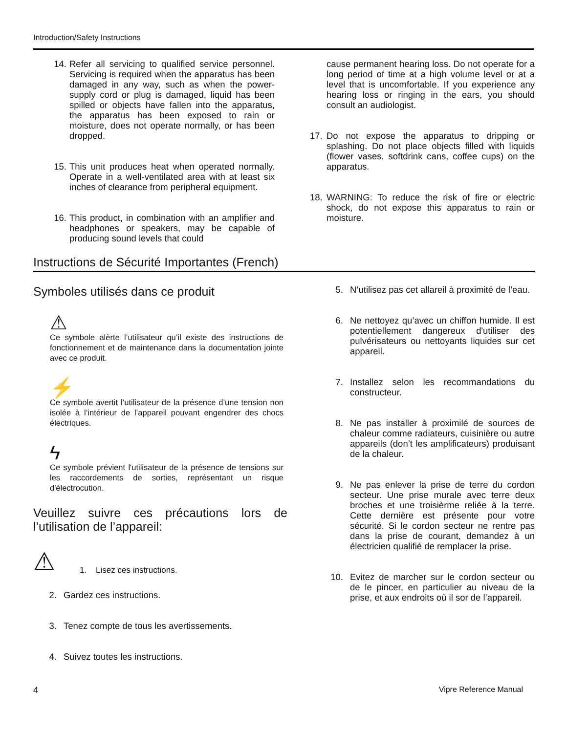Introduction/Safety Instructions
14. Refer all servicing to qualified service personnel. Servicing is required when the apparatus has been damaged in any way, such as when the power-supply cord or plug is damaged, liquid has been spilled or objects have fallen into the apparatus, the apparatus has been exposed to rain or moisture, does not operate normally, or has been dropped.
15. This unit produces heat when operated normally. Operate in a well-ventilated area with at least six inches of clearance from peripheral equipment.
16. This product, in combination with an amplifier and headphones or speakers, may be capable of producing sound levels that could
cause permanent hearing loss. Do not operate for a long period of time at a high volume level or at a level that is uncomfortable. If you experience any hearing loss or ringing in the ears, you should consult an audiologist.
17. Do not expose the apparatus to dripping or splashing. Do not place objects filled with liquids (flower vases, softdrink cans, coffee cups) on the apparatus.
18. WARNING: To reduce the risk of fire or electric shock, do not expose this apparatus to rain or moisture.
Instructions de Sécurité Importantes (French)
Symboles utilisés dans ce produit
⚠
Ce symbole alèrte l’utilisateur qu’il existe des instructions de fonctionnement et de maintenance dans la documentation jointe avec ce produit.
⚡
Ce symbole avertit l’utilisateur de la présence d’une tension non isolée à l’intérieur de l’appareil pouvant engendrer des chocs électriques.
ϟ
Ce symbole prévient l'utilisateur de la présence de tensions sur les raccordements de sorties, représentant un risque d'électrocution.
Veuillez suivre ces précautions lors de l’utilisation de l’appareil:
⚠ 1. Lisez ces instructions.
2. Gardez ces instructions.
3. Tenez compte de tous les avertissements.
4. Suivez toutes les instructions.
5. N’utilisez pas cet allareil à proximité de l’eau.
6. Ne nettoyez qu’avec un chiffon humide. Il est potentiellement dangereux d'utiliser des pulvérisateurs ou nettoyants liquides sur cet appareil.
7. Installez selon les recommandations du constructeur.
8. Ne pas installer à proximilé de sources de chaleur comme radiateurs, cuisinière ou autre appareils (don’t les amplificateurs) produisant de la chaleur.
9. Ne pas enlever la prise de terre du cordon secteur. Une prise murale avec terre deux broches et une troisièrme reliée à la terre. Cette dernière est présente pour votre sécurité. Si le cordon secteur ne rentre pas dans la prise de courant, demandez à un électricien qualifié de remplacer la prise.
10. Evitez de marcher sur le cordon secteur ou de le pincer, en particulier au niveau de la prise, et aux endroits où il sor de l’appareil.
4 Vipre Reference Manual